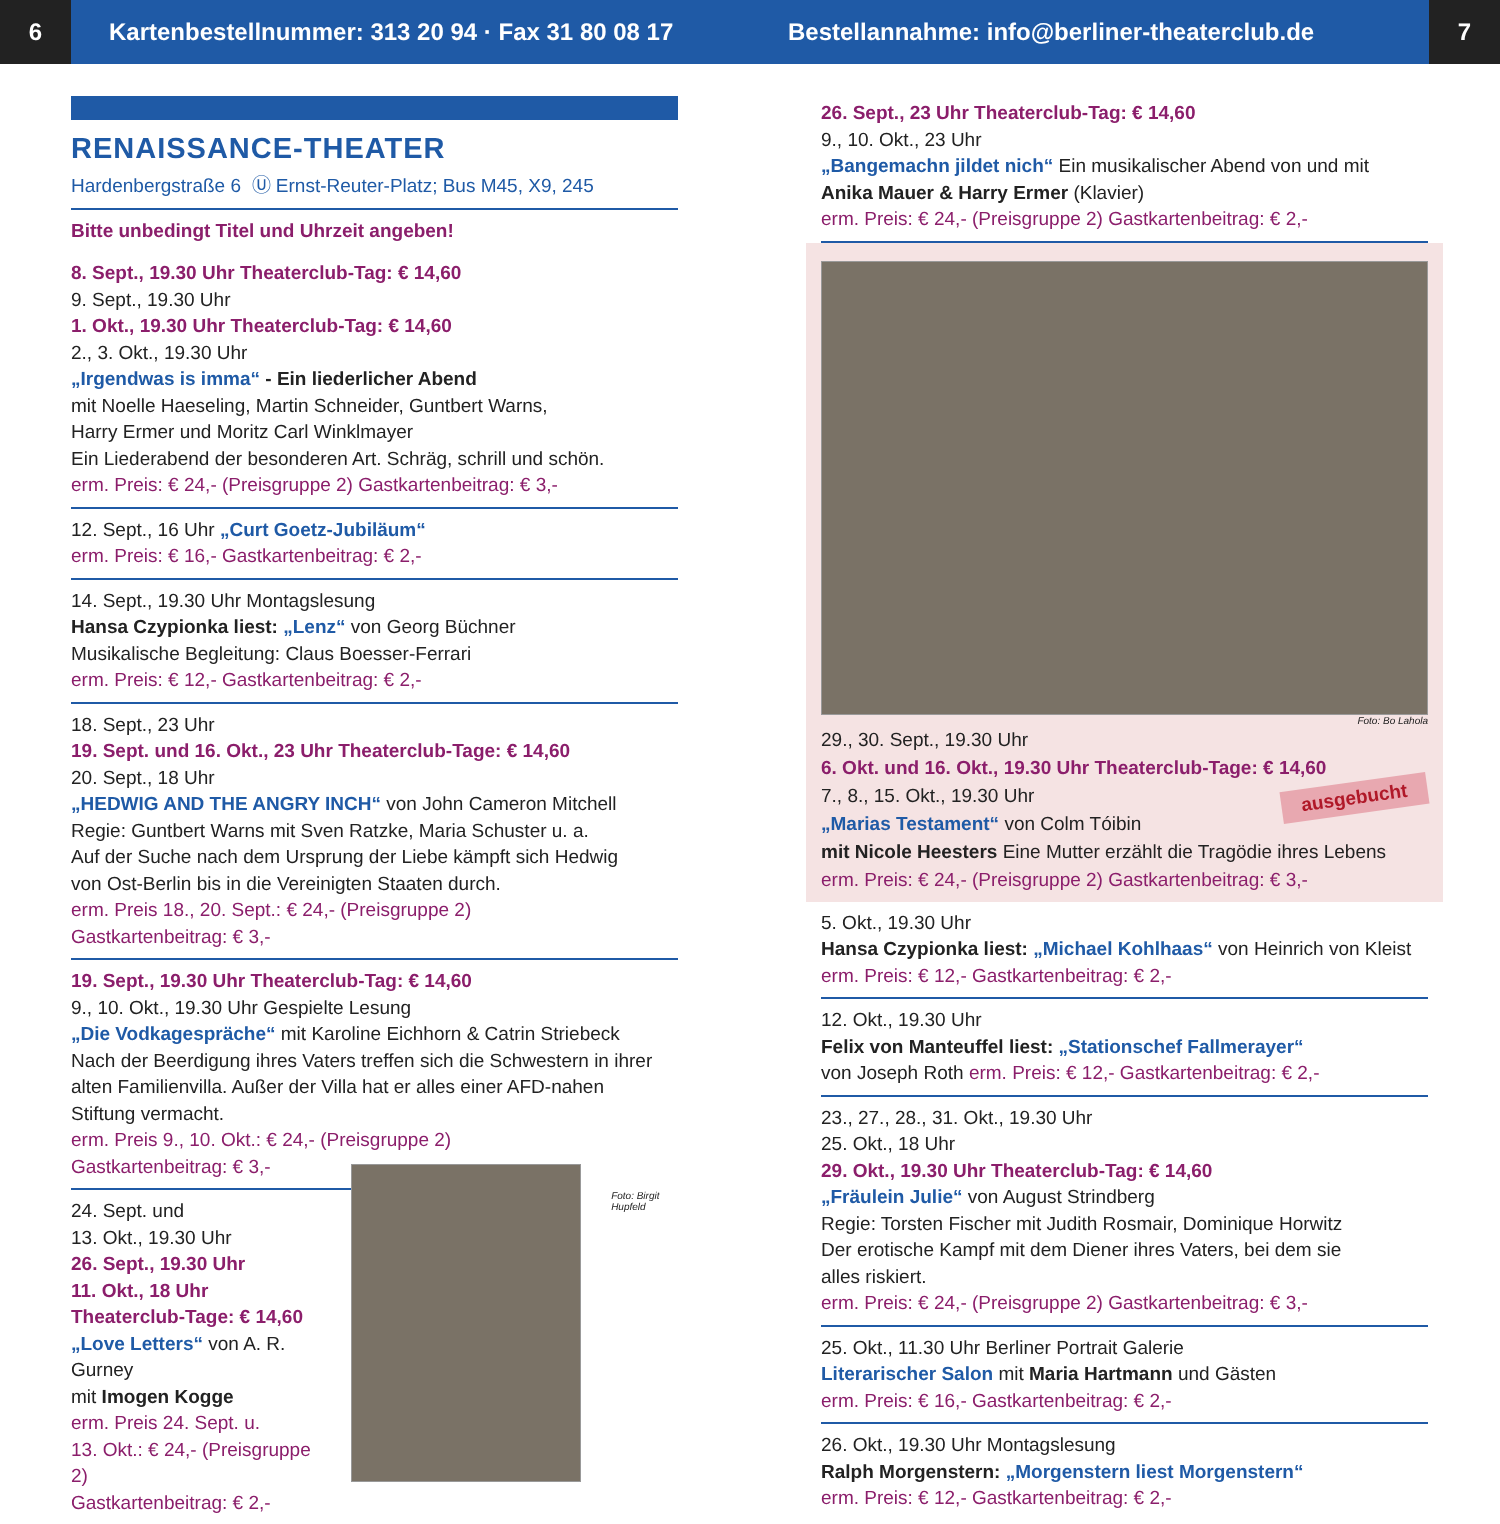6
Kartenbestellnummer: 313 20 94 · Fax 31 80 08 17
Bestellannahme: info@berliner-theaterclub.de
7
RENAISSANCE-THEATER
Hardenbergstraße 6 Ⓤ Ernst-Reuter-Platz; Bus M45, X9, 245
Bitte unbedingt Titel und Uhrzeit angeben!
8. Sept., 19.30 Uhr Theaterclub-Tag: € 14,60
9. Sept., 19.30 Uhr
1. Okt., 19.30 Uhr Theaterclub-Tag: € 14,60
2., 3. Okt., 19.30 Uhr
„Irgendwas is imma“ - Ein liederlicher Abend
mit Noelle Haeseling, Martin Schneider, Guntbert Warns,
Harry Ermer und Moritz Carl Winklmayer
Ein Liederabend der besonderen Art. Schräg, schrill und schön.
erm. Preis: € 24,- (Preisgruppe 2) Gastkartenbeitrag: € 3,-
12. Sept., 16 Uhr „Curt Goetz-Jubiläum“
erm. Preis: € 16,- Gastkartenbeitrag: € 2,-
14. Sept., 19.30 Uhr Montagslesung
Hansa Czypionka liest: „Lenz“ von Georg Büchner
Musikalische Begleitung: Claus Boesser-Ferrari
erm. Preis: € 12,- Gastkartenbeitrag: € 2,-
18. Sept., 23 Uhr
19. Sept. und 16. Okt., 23 Uhr Theaterclub-Tage: € 14,60
20. Sept., 18 Uhr
„HEDWIG AND THE ANGRY INCH“ von John Cameron Mitchell
Regie: Guntbert Warns mit Sven Ratzke, Maria Schuster u. a.
Auf der Suche nach dem Ursprung der Liebe kämpft sich Hedwig
von Ost-Berlin bis in die Vereinigten Staaten durch.
erm. Preis 18., 20. Sept.: € 24,- (Preisgruppe 2)
Gastkartenbeitrag: € 3,-
19. Sept., 19.30 Uhr Theaterclub-Tag: € 14,60
9., 10. Okt., 19.30 Uhr Gespielte Lesung
„Die Vodkagespräche“ mit Karoline Eichhorn & Catrin Striebeck
Nach der Beerdigung ihres Vaters treffen sich die Schwestern in ihrer
alten Familienvilla. Außer der Villa hat er alles einer AFD-nahen
Stiftung vermacht.
erm. Preis 9., 10. Okt.: € 24,- (Preisgruppe 2)
Gastkartenbeitrag: € 3,-
24. Sept. und
13. Okt., 19.30 Uhr
26. Sept., 19.30 Uhr
11. Okt., 18 Uhr
Theaterclub-Tage: € 14,60
„Love Letters“ von A. R. Gurney
mit Imogen Kogge
erm. Preis 24. Sept. u.
13. Okt.: € 24,- (Preisgruppe 2)
Gastkartenbeitrag: € 2,-
Foto: Birgit Hupfeld
26. Sept., 23 Uhr Theaterclub-Tag: € 14,60
9., 10. Okt., 23 Uhr
„Bangemachn jildet nich“ Ein musikalischer Abend von und mit
Anika Mauer & Harry Ermer (Klavier)
erm. Preis: € 24,- (Preisgruppe 2) Gastkartenbeitrag: € 2,-
Foto: Bo Lahola
29., 30. Sept., 19.30 Uhr
6. Okt. und 16. Okt., 19.30 Uhr Theaterclub-Tage: € 14,60
7., 8., 15. Okt., 19.30 Uhr ausgebucht
„Marias Testament“ von Colm Tóibin
mit Nicole Heesters Eine Mutter erzählt die Tragödie ihres Lebens
erm. Preis: € 24,- (Preisgruppe 2) Gastkartenbeitrag: € 3,-
5. Okt., 19.30 Uhr
Hansa Czypionka liest: „Michael Kohlhaas“ von Heinrich von Kleist
erm. Preis: € 12,- Gastkartenbeitrag: € 2,-
12. Okt., 19.30 Uhr
Felix von Manteuffel liest: „Stationschef Fallmerayer“
von Joseph Roth erm. Preis: € 12,- Gastkartenbeitrag: € 2,-
23., 27., 28., 31. Okt., 19.30 Uhr
25. Okt., 18 Uhr
29. Okt., 19.30 Uhr Theaterclub-Tag: € 14,60
„Fräulein Julie“ von August Strindberg
Regie: Torsten Fischer mit Judith Rosmair, Dominique Horwitz
Der erotische Kampf mit dem Diener ihres Vaters, bei dem sie
alles riskiert.
erm. Preis: € 24,- (Preisgruppe 2) Gastkartenbeitrag: € 3,-
25. Okt., 11.30 Uhr Berliner Portrait Galerie
Literarischer Salon mit Maria Hartmann und Gästen
erm. Preis: € 16,- Gastkartenbeitrag: € 2,-
26. Okt., 19.30 Uhr Montagslesung
Ralph Morgenstern: „Morgenstern liest Morgenstern“
erm. Preis: € 12,- Gastkartenbeitrag: € 2,-